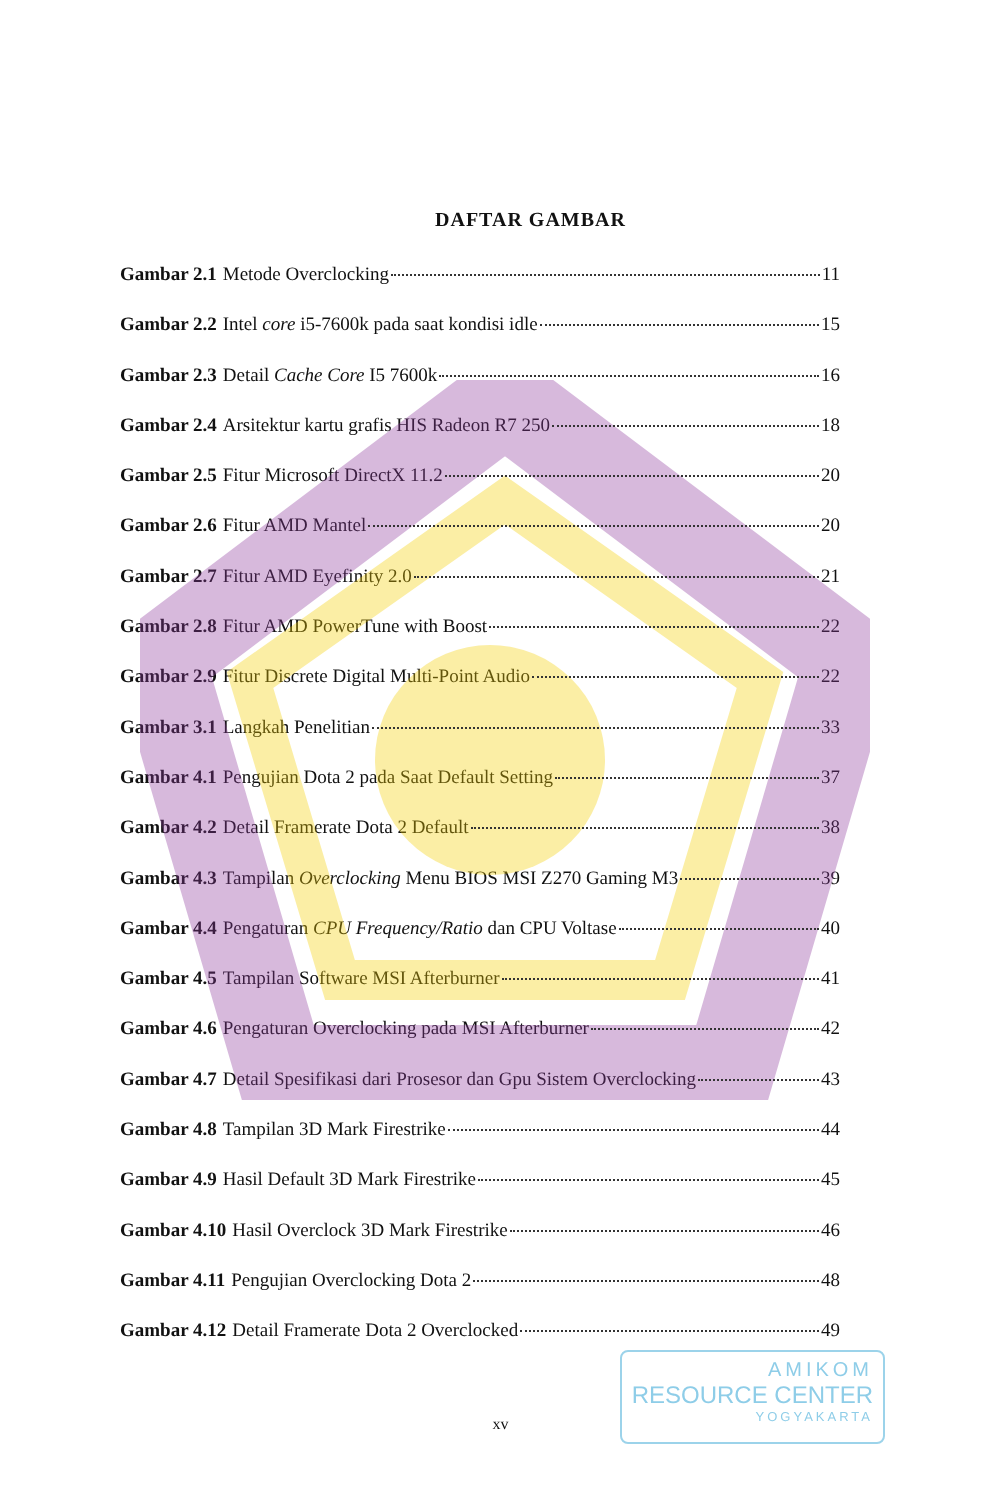DAFTAR GAMBAR
Gambar 2.1 Metode Overclocking 11
Gambar 2.2 Intel core i5-7600k pada saat kondisi idle 15
Gambar 2.3 Detail Cache Core I5 7600k 16
Gambar 2.4 Arsitektur kartu grafis HIS Radeon R7 250 18
Gambar 2.5 Fitur Microsoft DirectX 11.2 20
Gambar 2.6 Fitur AMD Mantel 20
Gambar 2.7 Fitur AMD Eyefinity 2.0 21
Gambar 2.8 Fitur AMD PowerTune with Boost 22
Gambar 2.9 Fitur Discrete Digital Multi-Point Audio 22
Gambar 3.1 Langkah Penelitian 33
Gambar 4.1 Pengujian Dota 2 pada Saat Default Setting 37
Gambar 4.2 Detail Framerate Dota 2 Default 38
Gambar 4.3 Tampilan Overclocking Menu BIOS MSI Z270 Gaming M3 39
Gambar 4.4 Pengaturan CPU Frequency/Ratio dan CPU Voltase 40
Gambar 4.5 Tampilan Software MSI Afterburner 41
Gambar 4.6 Pengaturan Overclocking pada MSI Afterburner 42
Gambar 4.7 Detail Spesifikasi dari Prosesor dan Gpu Sistem Overclocking 43
Gambar 4.8 Tampilan 3D Mark Firestrike 44
Gambar 4.9 Hasil Default 3D Mark Firestrike 45
Gambar 4.10 Hasil Overclock 3D Mark Firestrike 46
Gambar 4.11 Pengujian Overclocking Dota 2 48
Gambar 4.12 Detail Framerate Dota 2 Overclocked 49
AMIKOM
RESOURCE CENTER
YOGYAKARTA
xv